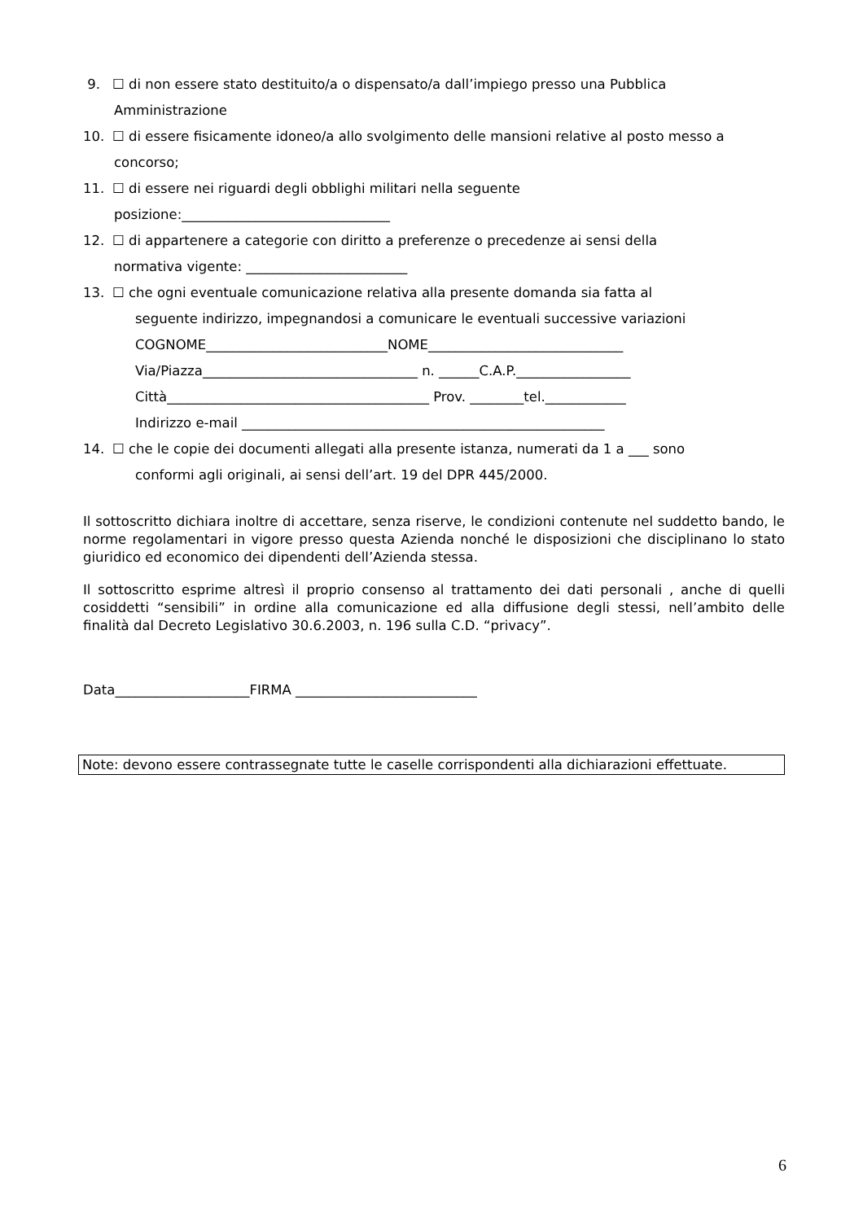9. ☐ di non essere stato destituito/a o dispensato/a dall’impiego presso una Pubblica
Amministrazione
10. ☐ di essere fisicamente idoneo/a allo svolgimento delle mansioni relative al posto messo a
concorso;
11. ☐ di essere nei riguardi degli obblighi militari nella seguente
posizione:_______________________________
12. ☐ di appartenere a categorie con diritto a preferenze o precedenze ai sensi della
normativa vigente: ________________________
13. ☐ che ogni eventuale comunicazione relativa alla presente domanda sia fatta al
seguente indirizzo, impegnandosi a comunicare le eventuali successive variazioni
COGNOME___________________________NOME_____________________________
Via/Piazza________________________________ n. ______C.A.P._________________
Città_______________________________________ Prov. ________tel.____________
Indirizzo e-mail ______________________________________________________
14. ☐ che le copie dei documenti allegati alla presente istanza, numerati da 1 a ___ sono
conformi agli originali, ai sensi dell’art. 19 del DPR 445/2000.
Il sottoscritto dichiara inoltre di accettare, senza riserve, le condizioni contenute nel suddetto bando, le norme regolamentari in vigore presso questa Azienda nonché le disposizioni che disciplinano lo stato giuridico ed economico dei dipendenti dell’Azienda stessa.
Il sottoscritto esprime altresì il proprio consenso al trattamento dei dati personali , anche di quelli cosiddetti “sensibili” in ordine alla comunicazione ed alla diffusione degli stessi, nell’ambito delle finalità dal Decreto Legislativo 30.6.2003, n. 196 sulla C.D. “privacy”.
Data____________________FIRMA ___________________________
Note: devono essere contrassegnate tutte le caselle corrispondenti alla dichiarazioni effettuate.
6